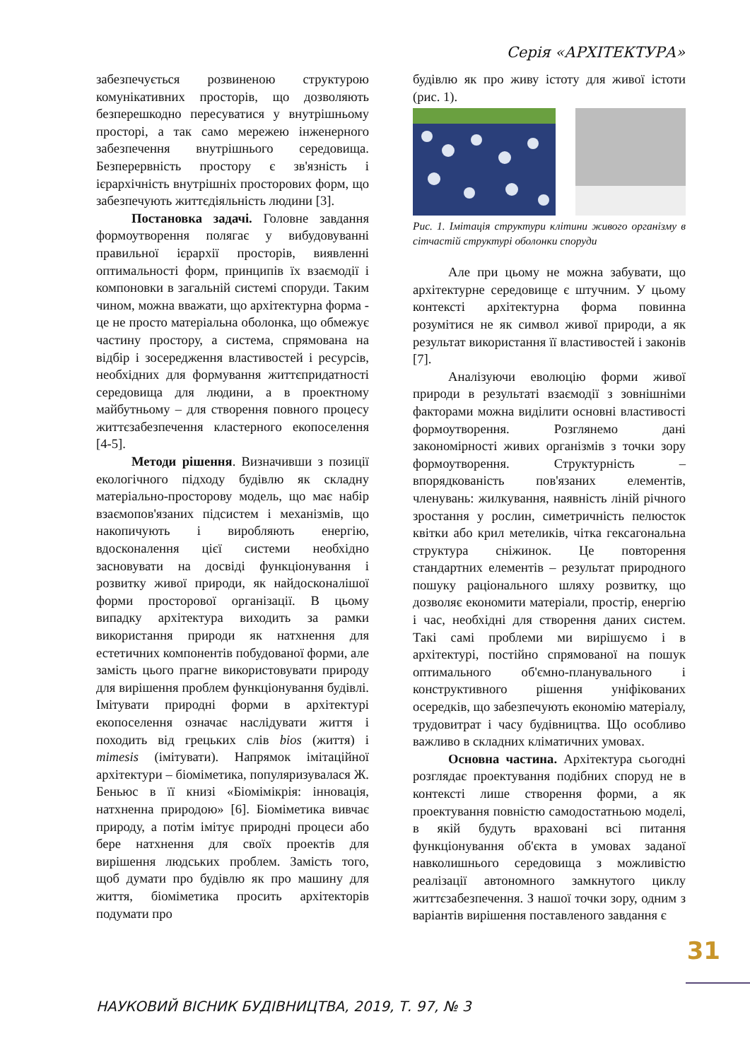Серія «АРХІТЕКТУРА»
забезпечується розвиненою структурою комунікативних просторів, що дозволяють безперешкодно пересуватися у внутрішньому просторі, а так само мережею інженерного забезпечення внутрішнього середовища. Безперервність простору є зв'язність і ієрархічність внутрішніх просторових форм, що забезпечують життєдіяльність людини [3].
Постановка задачі. Головне завдання формоутворення полягає у вибудовуванні правильної ієрархії просторів, виявленні оптимальності форм, принципів їх взаємодії і компоновки в загальній системі споруди. Таким чином, можна вважати, що архітектурна форма - це не просто матеріальна оболонка, що обмежує частину простору, а система, спрямована на відбір і зосередження властивостей і ресурсів, необхідних для формування життєпридатності середовища для людини, а в проектному майбутньому – для створення повного процесу життєзабезпечення кластерного екопоселення [4-5].
Методи рішення. Визначивши з позиції екологічного підходу будівлю як складну матеріально-просторову модель, що має набір взаємопов'язаних підсистем і механізмів, що накопичують і виробляють енергію, вдосконалення цієї системи необхідно засновувати на досвіді функціонування і розвитку живої природи, як найдосконалішої форми просторової організації. В цьому випадку архітектура виходить за рамки використання природи як натхнення для естетичних компонентів побудованої форми, але замість цього прагне використовувати природу для вирішення проблем функціонування будівлі. Імітувати природні форми в архітектурі екопоселення означає наслідувати життя і походить від грецьких слів bios (життя) і mimesis (імітувати). Напрямок імітаційної архітектури – біоміметика, популяризувалася Ж. Беньюс в її книзі «Біомімікрія: інновація, натхненна природою» [6]. Біоміметика вивчає природу, а потім імітує природні процеси або бере натхнення для своїх проектів для вирішення людських проблем. Замість того, щоб думати про будівлю як про машину для життя, біоміметика просить архітекторів подумати про
будівлю як про живу істоту для живої істоти (рис. 1).
Рис. 1. Імітація структури клітини живого організму в сітчастій структурі оболонки споруди
Але при цьому не можна забувати, що архітектурне середовище є штучним. У цьому контексті архітектурна форма повинна розумітися не як символ живої природи, а як результат використання її властивостей і законів [7].
Аналізуючи еволюцію форми живої природи в результаті взаємодії з зовнішніми факторами можна виділити основні властивості формоутворення. Розглянемо дані закономірності живих організмів з точки зору формоутворення. Структурність – впорядкованість пов'язаних елементів, членувань: жилкування, наявність ліній річного зростання у рослин, симетричність пелюсток квітки або крил метеликів, чітка гексагональна структура сніжинок. Це повторення стандартних елементів – результат природного пошуку раціонального шляху розвитку, що дозволяє економити матеріали, простір, енергію і час, необхідні для створення даних систем. Такі самі проблеми ми вирішуємо і в архітектурі, постійно спрямованої на пошук оптимального об'ємно-планувального і конструктивного рішення уніфікованих осередків, що забезпечують економію матеріалу, трудовитрат і часу будівництва. Що особливо важливо в складних кліматичних умовах.
Основна частина. Архітектура сьогодні розглядає проектування подібних споруд не в контексті лише створення форми, а як проектування повністю самодостатньою моделі, в якій будуть враховані всі питання функціонування об'єкта в умовах заданої навколишнього середовища з можливістю реалізації автономного замкнутого циклу життєзабезпечення. З нашої точки зору, одним з варіантів вирішення поставленого завдання є
31
НАУКОВИЙ ВІСНИК БУДІВНИЦТВА, 2019, Т. 97, № 3